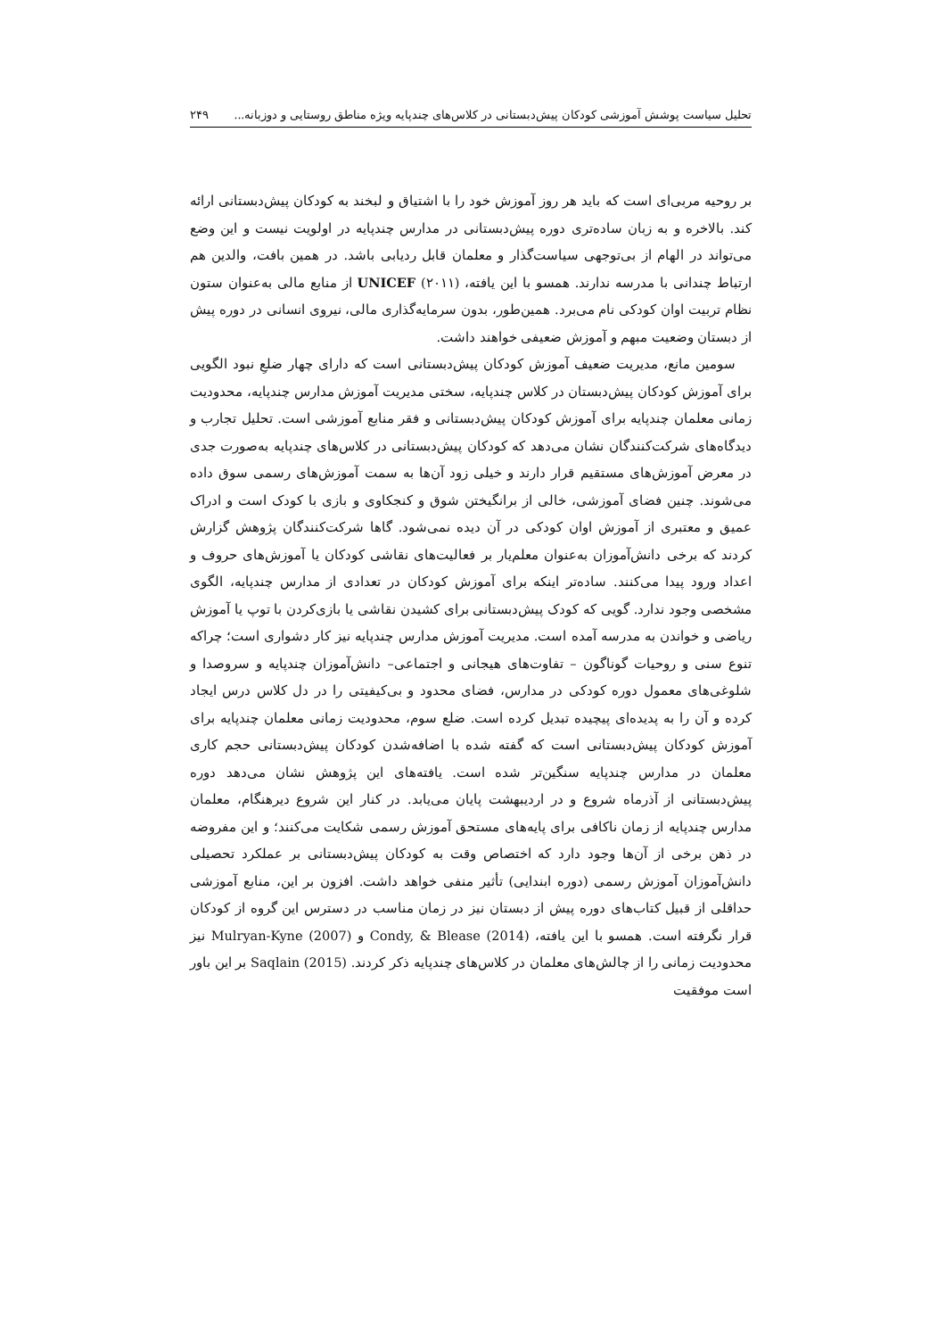تحلیل سیاست پوشش آموزشی کودکان پیش‌دبستانی در کلاس‌های چندپایه ویژه مناطق روستایی و دوزبانه... ۲۴۹
بر روحیه مربی‌ای است که باید هر روز آموزش خود را با اشتیاق و لبخند به کودکان پیش‌دبستانی ارائه کند. بالاخره و به زبان ساده‌تری دوره پیش‌دبستانی در مدارس چندپایه در اولویت نیست و این وضع می‌تواند در الهام از بی‌توجهی سیاست‌گذار و معلمان قابل ردیابی باشد. در همین بافت، والدین هم ارتباط چندانی با مدرسه ندارند. همسو با این یافته، UNICEF (۲۰۱۱) از منابع مالی به‌عنوان ستون نظام تربیت اوان کودکی نام می‌برد. همین‌طور، بدون سرمایه‌گذاری مالی، نیروی انسانی در دوره پیش از دبستان وضعیت مبهم و آموزش ضعیفی خواهند داشت.
سومین مانع، مدیریت ضعیف آموزش کودکان پیش‌دبستانی است که دارای چهار ضلعِ نبود الگویی برای آموزش کودکان پیش‌دبستان در کلاس چندپایه، سختی مدیریت آموزش مدارس چندپایه، محدودیت زمانی معلمان چندپایه برای آموزش کودکان پیش‌دبستانی و فقر منابع آموزشی است. تحلیل تجارب و دیدگاه‌های شرکت‌کنندگان نشان می‌دهد که کودکان پیش‌دبستانی در کلاس‌های چندپایه به‌صورت جدی در معرض آموزش‌های مستقیم قرار دارند و خیلی زود آن‌ها به سمت آموزش‌های رسمی سوق داده می‌شوند. چنین فضای آموزشی، خالی از برانگیختن شوق و کنجکاوی و بازی با کودک است و ادراک عمیق و معتبری از آموزش اوان کودکی در آن دیده نمی‌شود. گاها شرکت‌کنندگان پژوهش گزارش کردند که برخی دانش‌آموزان به‌عنوان معلم‌یار بر فعالیت‌های نقاشی کودکان یا آموزش‌های حروف و اعداد ورود پیدا می‌کنند. ساده‌تر اینکه برای آموزش کودکان در تعدادی از مدارس چندپایه، الگوی مشخصی وجود ندارد. گویی که کودک پیش‌دبستانی برای کشیدن نقاشی یا بازی‌کردن با توپ یا آموزش ریاضی و خواندن به مدرسه آمده است. مدیریت آموزش مدارس چندپایه نیز کار دشواری است؛ چراکه تنوع سنی و روحیات گوناگون – تفاوت‌های هیجانی و اجتماعی– دانش‌آموزان چندپایه و سروصدا و شلوغی‌های معمول دوره کودکی در مدارس، فضای محدود و بی‌کیفیتی را در دل کلاس درس ایجاد کرده و آن را به پدیده‌ای پیچیده تبدیل کرده است. ضلع سوم، محدودیت زمانی معلمان چندپایه برای آموزش کودکان پیش‌دبستانی است که گفته شده با اضافه‌شدن کودکان پیش‌دبستانی حجم کاری معلمان در مدارس چندپایه سنگین‌تر شده است. یافته‌های این پژوهش نشان می‌دهد دوره پیش‌دبستانی از آذرماه شروع و در اردیبهشت پایان می‌یابد. در کنار این شروع دیرهنگام، معلمان مدارس چندپایه از زمان ناکافی برای پایه‌های مستحق آموزش رسمی شکایت می‌کنند؛ و این مفروضه در ذهن برخی از آن‌ها وجود دارد که اختصاص وقت به کودکان پیش‌دبستانی بر عملکرد تحصیلی دانش‌آموزان آموزش رسمی (دوره ابندایی) تأثیر منفی خواهد داشت. افزون بر این، منابع آموزشی حداقلی از قبیل کتاب‌های دوره پیش از دبستان نیز در زمان مناسب در دسترس این گروه از کودکان قرار نگرفته است. همسو با این یافته، Condy, & Blease (2014) و Mulryan-Kyne (2007) نیز محدودیت زمانی را از چالش‌های معلمان در کلاس‌های چندپایه ذکر کردند. Saqlain (2015) بر این باور است موفقیت